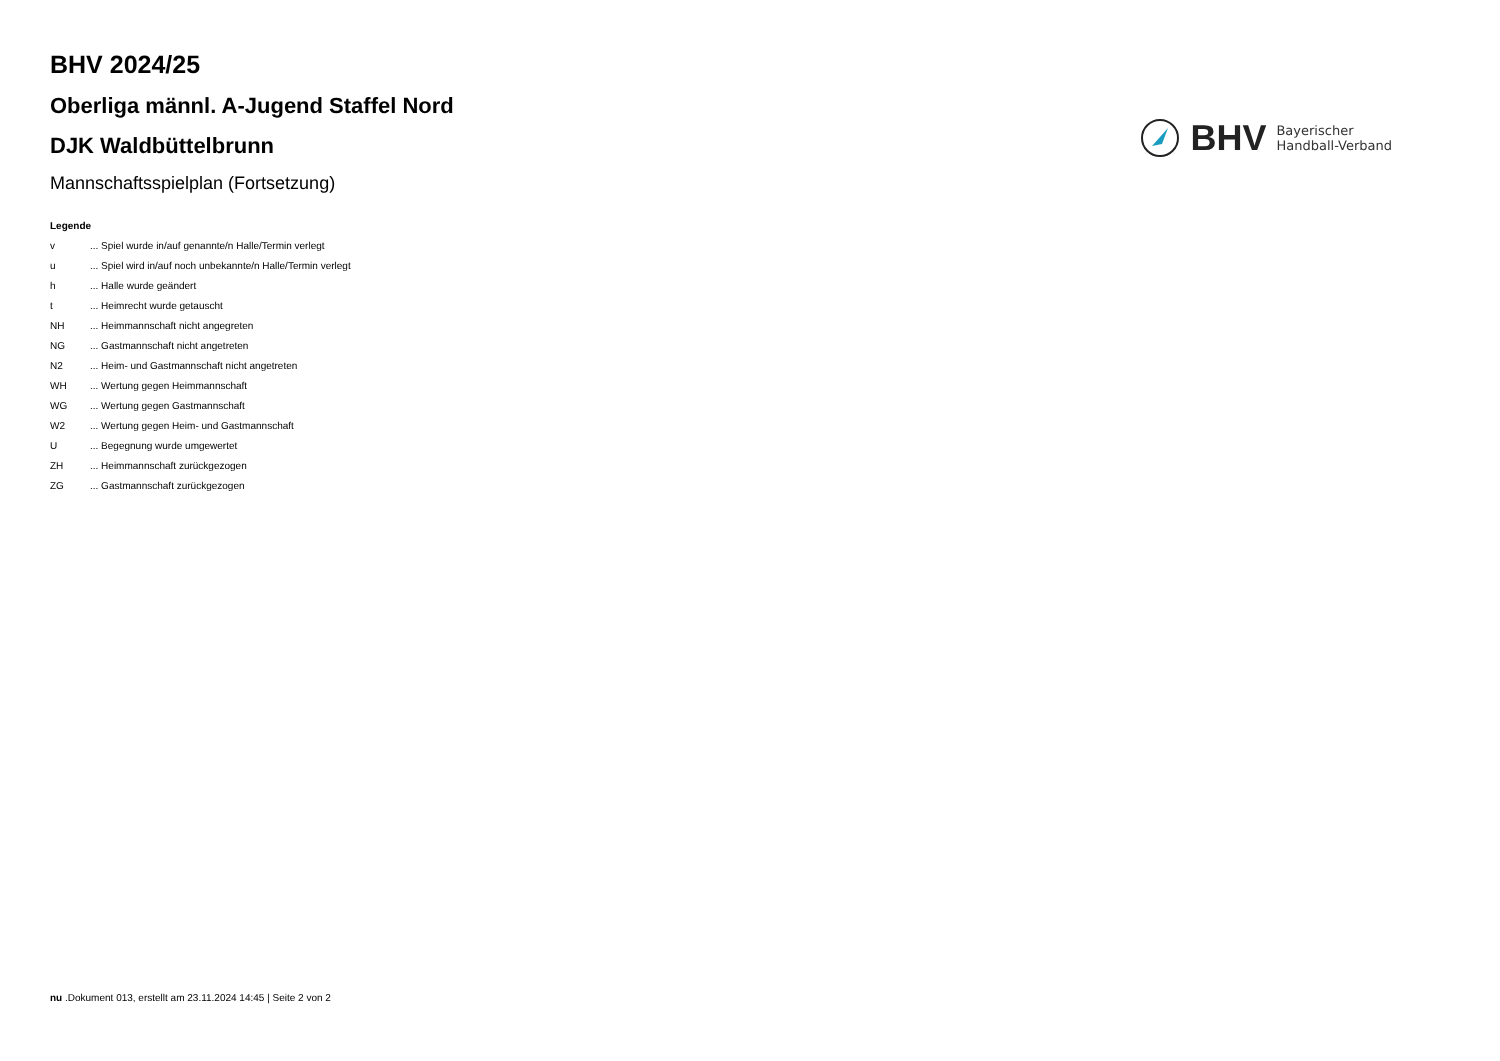BHV 2024/25
Oberliga männl. A-Jugend Staffel Nord
DJK Waldbüttelbrunn
Mannschaftsspielplan (Fortsetzung)
BHV
Bayerischer
Handball-Verband
Legende
| v | ... Spiel wurde in/auf genannte/n Halle/Termin verlegt |
| u | ... Spiel wird in/auf noch unbekannte/n Halle/Termin verlegt |
| h | ... Halle wurde geändert |
| t | ... Heimrecht wurde getauscht |
| NH | ... Heimmannschaft nicht angegreten |
| NG | ... Gastmannschaft nicht angetreten |
| N2 | ... Heim- und Gastmannschaft nicht angetreten |
| WH | ... Wertung gegen Heimmannschaft |
| WG | ... Wertung gegen Gastmannschaft |
| W2 | ... Wertung gegen Heim- und Gastmannschaft |
| U | ... Begegnung wurde umgewertet |
| ZH | ... Heimmannschaft zurückgezogen |
| ZG | ... Gastmannschaft zurückgezogen |
nu .Dokument 013, erstellt am 23.11.2024 14:45 | Seite 2 von 2